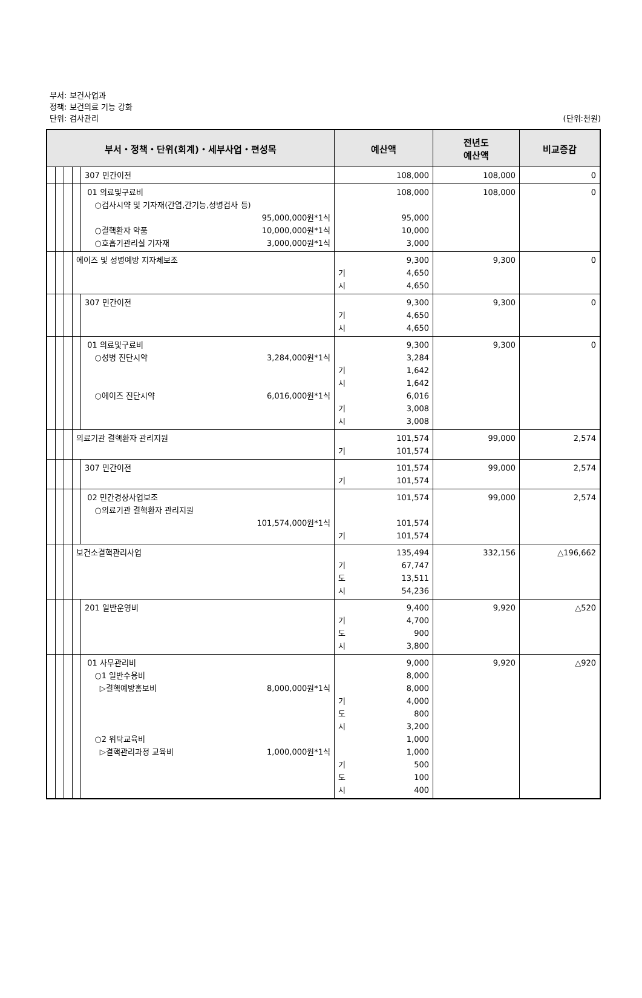부서: 보건사업과
정책: 보건의료 기능 강화
단위: 검사관리 (단위:천원)
| 부서・정책・단위(회계)・세부사업・편성목 | | | | | 예산액 | 전년도 예산액 | 비교증감 |
| --- | --- | --- | --- | --- | --- | --- | --- |
| | | | | 307 민간이전 | 108,000 | 108,000 | 0 |
| | | | | 01 의료및구료비 ○검사시약 및 기자재(간염,간기능,성병검사 등) 95,000,000원*1식 ○결핵환자 약품 10,000,000원*1식 ○호흡기관리실 기자재 3,000,000원*1식 | 108,000 95,000 10,000 3,000 | 108,000 | 0 |
| | | | 에이즈 및 성병예방 지자체보조 | | 9,300 기 4,650 시 4,650 | 9,300 | 0 |
| | | | | 307 민간이전 | 9,300 기 4,650 시 4,650 | 9,300 | 0 |
| | | | | 01 의료및구료비 ○성병 진단시약 3,284,000원*1식 ○에이즈 진단시약 6,016,000원*1식 | 9,300 3,284 기 1,642 시 1,642 6,016 기 3,008 시 3,008 | 9,300 | 0 |
| | | | 의료기관 결핵환자 관리지원 | | 101,574 기 101,574 | 99,000 | 2,574 |
| | | | | 307 민간이전 | 101,574 기 101,574 | 99,000 | 2,574 |
| | | | | 02 민간경상사업보조 ○의료기관 결핵환자 관리지원 101,574,000원*1식 | 101,574 101,574 기 101,574 | 99,000 | 2,574 |
| | | | 보건소결핵관리사업 | | 135,494 기 67,747 도 13,511 시 54,236 | 332,156 | △196,662 |
| | | | | 201 일반운영비 | 9,400 기 4,700 도 900 시 3,800 | 9,920 | △520 |
| | | | | 01 사무관리비 ○1 일반수용비 ▷결핵예방홍보비 8,000,000원*1식 ○2 위탁교육비 ▷결핵관리과정 교육비 1,000,000원*1식 | 9,000 8,000 8,000 기 4,000 도 800 시 3,200 1,000 1,000 기 500 도 100 시 400 | 9,920 | △920 |